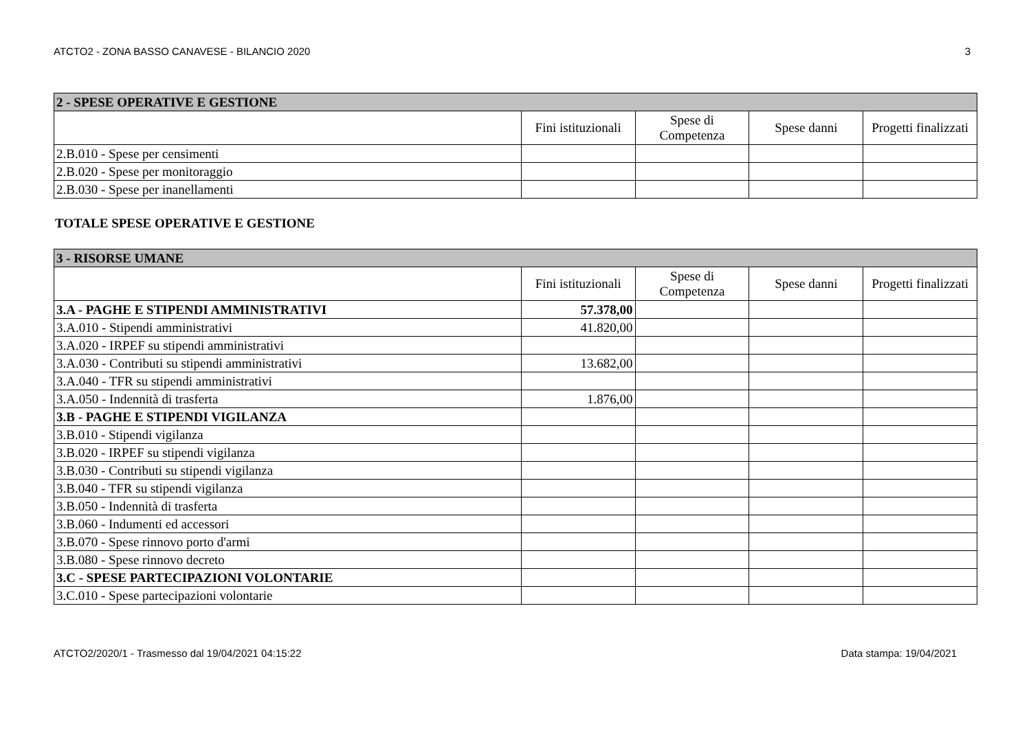ATCTO2 - ZONA BASSO CANAVESE - BILANCIO 2020 3
| 2 - SPESE OPERATIVE E GESTIONE | | | | |
| | Fini istituzionali | Spese di Competenza | Spese danni | Progetti finalizzati |
| 2.B.010 - Spese per censimenti | | | | |
| 2.B.020 - Spese per monitoraggio | | | | |
| 2.B.030 - Spese per inanellamenti | | | | |
TOTALE SPESE OPERATIVE E GESTIONE
| 3 - RISORSE UMANE | | | | |
| | Fini istituzionali | Spese di Competenza | Spese danni | Progetti finalizzati |
| 3.A - PAGHE E STIPENDI AMMINISTRATIVI | 57.378,00 | | | |
| 3.A.010 - Stipendi amministrativi | 41.820,00 | | | |
| 3.A.020 - IRPEF su stipendi amministrativi | | | | |
| 3.A.030 - Contributi su stipendi amministrativi | 13.682,00 | | | |
| 3.A.040 - TFR su stipendi amministrativi | | | | |
| 3.A.050 - Indennità di trasferta | 1.876,00 | | | |
| 3.B - PAGHE E STIPENDI VIGILANZA | | | | |
| 3.B.010 - Stipendi vigilanza | | | | |
| 3.B.020 - IRPEF su stipendi vigilanza | | | | |
| 3.B.030 - Contributi su stipendi vigilanza | | | | |
| 3.B.040 - TFR su stipendi vigilanza | | | | |
| 3.B.050 - Indennità di trasferta | | | | |
| 3.B.060 - Indumenti ed accessori | | | | |
| 3.B.070 - Spese rinnovo porto d'armi | | | | |
| 3.B.080 - Spese rinnovo decreto | | | | |
| 3.C - SPESE PARTECIPAZIONI VOLONTARIE | | | | |
| 3.C.010 - Spese partecipazioni volontarie | | | | |
ATCTO2/2020/1 - Trasmesso dal 19/04/2021 04:15:22 Data stampa: 19/04/2021